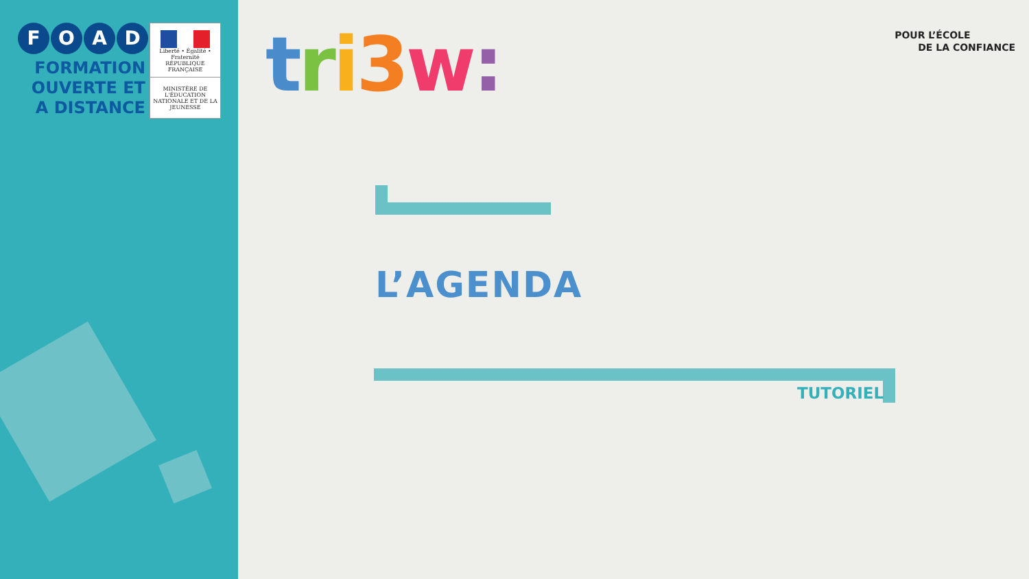FOAD
FORMATION
OUVERTE ET
A DISTANCE
Liberté • Égalité • Fraternité
RÉPUBLIQUE FRANÇAISE
MINISTÈRE DE L'ÉDUCATION NATIONALE ET DE LA JEUNESSE
tri 3 w:
POUR L’ÉCOLE
DE LA CONFIANCE
L’AGENDA
TUTORIEL